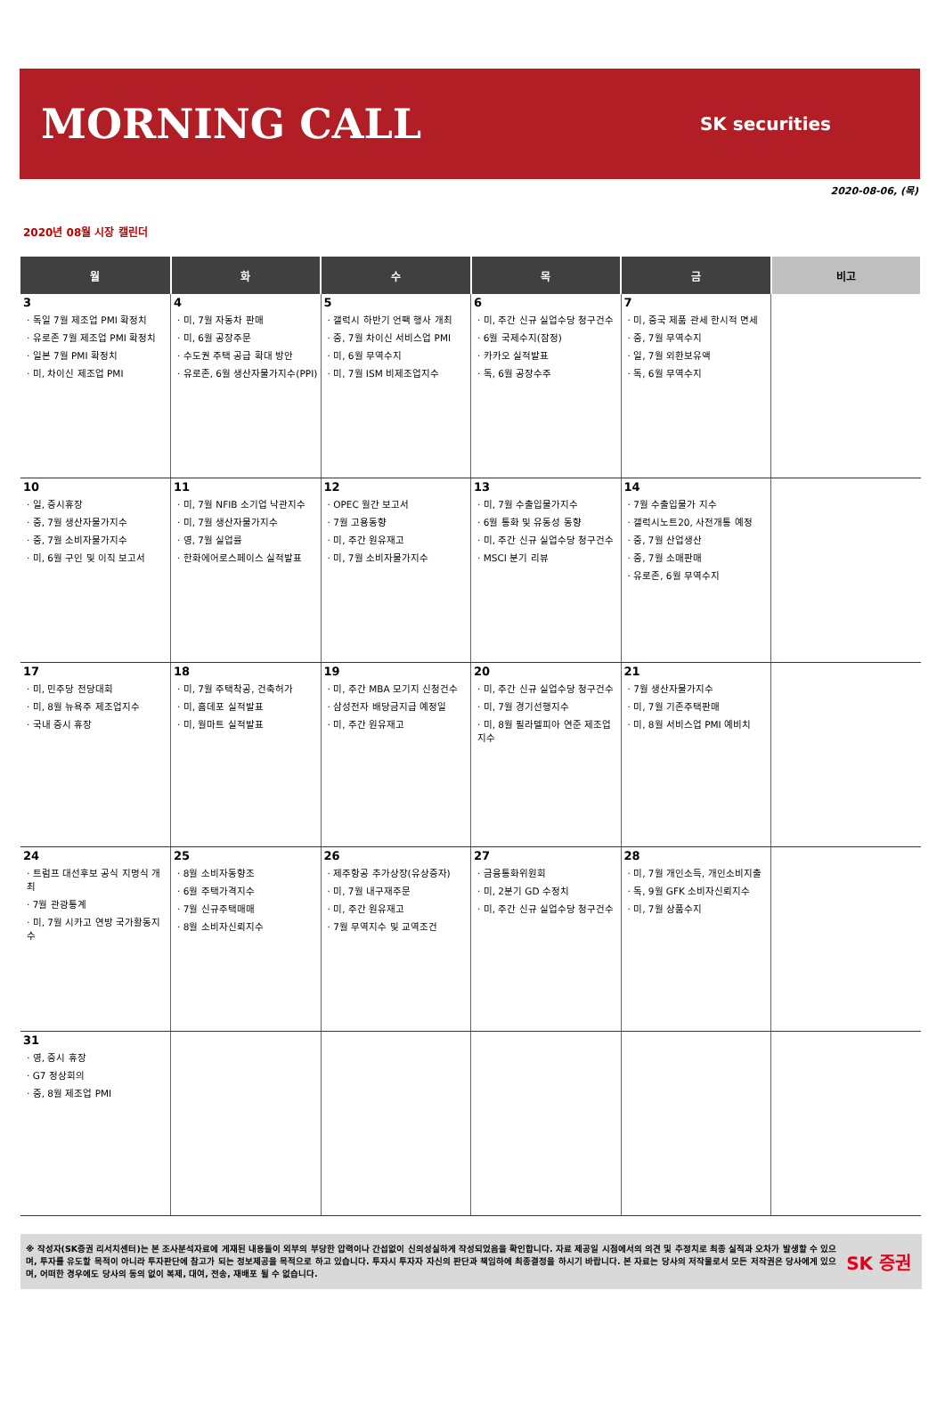MORNING CALL
SK securities
2020-08-06, (목)
2020년 08월 시장 캘린더
| 월 | 화 | 수 | 목 | 금 | 비고 |
| --- | --- | --- | --- | --- | --- |
| 3 · 독일 7월 제조업 PMI 확정치 · 유로존 7월 제조업 PMI 확정치 · 일본 7월 PMI 확정치 · 미, 차이신 제조업 PMI | 4 · 미, 7월 자동차 판매 · 미, 6월 공장주문 · 수도권 주택 공급 확대 방안 · 유로존, 6월 생산자물가지수(PPI) | 5 · 갤럭시 하반기 언팩 행사 개최 · 중, 7월 차이신 서비스업 PMI · 미, 6월 무역수지 · 미, 7월 ISM 비제조업지수 | 6 · 미, 주간 신규 실업수당 청구건수 · 6월 국제수지(잠정) · 카카오 실적발표 · 독, 6월 공장수주 | 7 · 미, 중국 제품 관세 한시적 면세 · 중, 7월 무역수지 · 일, 7월 외환보유액 · 독, 6월 무역수지 | |
| 10 · 일, 증시휴장 · 중, 7월 생산자물가지수 · 중, 7월 소비자물가지수 · 미, 6월 구인 및 이직 보고서 | 11 · 미, 7월 NFIB 소기업 낙관지수 · 미, 7월 생산자물가지수 · 영, 7월 실업률 · 한화에어로스페이스 실적발표 | 12 · OPEC 월간 보고서 · 7월 고용동향 · 미, 주간 원유재고 · 미, 7월 소비자물가지수 | 13 · 미, 7월 수출입물가지수 · 6월 통화 및 유동성 동향 · 미, 주간 신규 실업수당 청구건수 · MSCI 분기 리뷰 | 14 · 7월 수출입물가 지수 · 갤럭시노트20, 사전개통 예정 · 중, 7월 산업생산 · 중, 7월 소매판매 · 유로존, 6월 무역수지 | |
| 17 · 미, 민주당 전당대회 · 미, 8월 뉴욕주 제조업지수 · 국내 증시 휴장 | 18 · 미, 7월 주택착공, 건축허가 · 미, 홈데포 실적발표 · 미, 월마트 실적발표 | 19 · 미, 주간 MBA 모기지 신청건수 · 삼성전자 배당금지급 예정일 · 미, 주간 원유재고 | 20 · 미, 주간 신규 실업수당 청구건수 · 미, 7월 경기선행지수 · 미, 8월 필라델피아 연준 제조업 지수 | 21 · 7월 생산자물가지수 · 미, 7월 기존주택판매 · 미, 8월 서비스업 PMI 예비치 | |
| 24 · 트럼프 대선후보 공식 지명식 개최 · 7월 관광통계 · 미, 7월 시카고 연방 국가활동지수 | 25 · 8월 소비자동향조 · 6월 주택가격지수 · 7월 신규주택매매 · 8월 소비자신뢰지수 | 26 · 제주항공 추가상장(유상증자) · 미, 7월 내구재주문 · 미, 주간 원유재고 · 7월 무역지수 및 교역조건 | 27 · 금융통화위원회 · 미, 2분기 GD 수정치 · 미, 주간 신규 실업수당 청구건수 | 28 · 미, 7월 개인소득, 개인소비지출 · 독, 9월 GFK 소비자신뢰지수 · 미, 7월 상품수지 | |
| 31 · 영, 증시 휴장 · G7 정상회의 · 중, 8월 제조업 PMI | | | | | |
※ 작성자(SK증권 리서치센터)는 본 조사분석자료에 게재된 내용들이 외부의 부당한 압력이나 간섭없이 신의성실하게 작성되었음을 확인합니다. 자료 제공일 시점에서의 의견 및 추정치로 최종 실적과 오차가 발생할 수 있으며, 투자를 유도할 목적이 아니라 투자판단에 참고가 되는 정보제공을 목적으로 하고 있습니다. 투자시 투자자 자신의 판단과 책임하에 최종결정을 하시기 바랍니다. 본 자료는 당사의 저작물로서 모든 저작권은 당사에게 있으며, 어떠한 경우에도 당사의 동의 없이 복제, 대여, 전송, 재배포 될 수 없습니다.
SK 증권